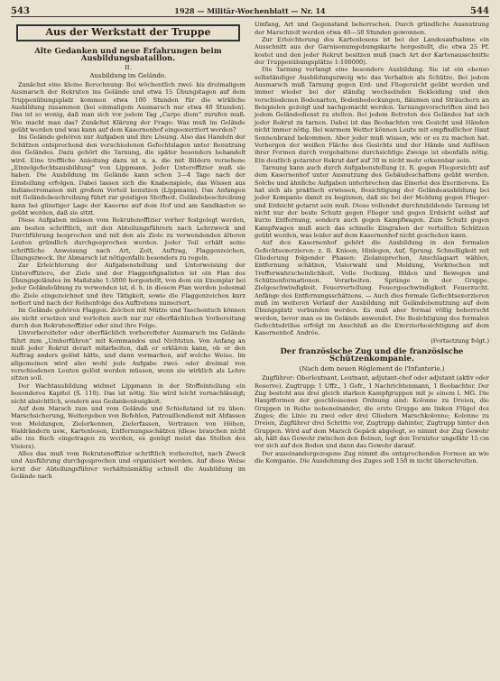543 1928 — Militär-Wochenblatt — Nr. 14 544
Aus der Werkstatt der Truppe
Alte Gedanken und neue Erfahrungen beim Ausbildungsbataillon.
II.
Ausbildung im Gelände.
Zunächst eine kleine Berechnung: Bei wöchentlich zwei- bis dreimaligem Ausmarsch der Rekruten ins Gelände und etwa 15 Übungstagen auf dem Truppenübungsplatz kommen etwa 100 Stunden für die wirkliche Ausbildung zusammen (bei einmaligem Ausmarsch nur etwa 40 Stunden). Das ist so wenig, daß man sich vor jedem Tag „Carpe diem“ zurufen muß. Wie macht man das? Zunächst Klärung der Frage: Was muß im Gelände geübt werden und was kann auf dem Kasernenhof eingeexerziert werden?
Ins Gelände gehören nur Aufgaben und ihre Lösung. Also das Handeln der Schützen entsprechend den verschiedenen Gefechtslagen unter Benutzung des Geländes. Dazu gehört die Tarnung, die später besonders behandelt wird. Eine treffliche Anleitung dazu ist u. a. die mit Bildern versehene „Einzelgefechtsausbildung“ von Lippmann. Jeder Unteroffizier muß sie haben. Die Ausbildung im Gelände kann schon 3—4 Tage nach der Einstellung erfolgen. Dabei lassen sich die Knabenspiele, das Wissen aus Indianerromanen mit großem Vorteil benutzen (Lippmann). Das Anfangen mit Geländebeschreibung führt zur geistigen Steifheit. Geländebeschreibung kann bei günstiger Lage der Kaserne auf dem Hof und am Sandkasten so geübt werden, daß sie sitzt.
Diese Aufgaben müssen vom Rekrutenoffizier vorher festgelegt werden, am besten schriftlich, mit den Abteilungsführern nach Lehrzweck und Durchführung besprochen und mit den als Ziele zu verwendenden älteren Leuten gründlich durchgesprochen werden. Jeder Teil erhält seine schriftliche Anweisung nach Art, Zeit, Auftrag, Flaggenzeichen, Übungszweck. Ihr Abmarsch ist nötigenfalls besonders zu regeln.
Zur Erleichterung der Aufgabenstellung und Unterweisung der Unteroffiziere, der Ziele und der Flaggenfignalisten ist ein Plan des Übungsgeländes im Maßstabe 1:5000 hergestellt, von dem ein Exemplar bei jeder Geländeübung zu verwenden ist, d. h. in diesem Plan werden jedesmal die Ziele eingezeichnet und ihre Tätigkeit, sowie die Flaggenzeichen kurz notiert und nach der Reihenfolge des Auftretens numeriert.
Im Gelände gehören Flaggen. Zeichen mit Mütze und Taschentuch können sie nicht ersetzen und verleiten auch nur zur oberflächlichen Vorbereitung durch den Rekrutenoffizier oder sind ihre Folge.
Unvorbereiteter oder oberflächlich vorbereiteter Ausmarsch ins Gelände führt zum „Umherführen“ mit Kommandos und Nichtstun. Von Anfang an muß jeder Rekrut derart mitarbeiten, daß er erklären kann, ob er den Auftrag anders gelöst hätte, und dann vormachen, auf welche Weise. Im allgemeinen wird also wohl jede Aufgabe zwei- oder dreimal von verschiedenen Leuten gelöst werden müssen, wenn sie wirklich als Lehre sitzen soll.
Der Wachtausbildung widmet Lippmann in der Stoffeinteilung ein besonderes Kapitel (S. 110). Das ist nötig. Sie wird leicht vernachlässigt; nicht absichtlich, sondern aus Gedankenlosigkeit.
Auf dem Marsch zum und vom Gelände und Schießstand ist zu üben: Marschsicherung, Weitergeben von Befehlen, Patrouillendienst mit Abfassen von Meldungen, Zielerkennen, Zielerfassen, Vertrauen von Höhen, Waldrändern usw., Kartenlesen, Entfernungsschätzen (diese brauchen nicht alle ins Buch eingetragen zu werden, es genügt meist das Stellen des Visiers).
Alles das muß vom Rekrutenoffizier schriftlich vorbereitet, nach Zweck und Ausführung durchgesprochen und organisiert werden. Auf diese Weise lernt der Abteilungsführer verhältnismäßig schnell die Ausbildung im Gelände nach
Umfang, Art und Gegenstand beherrschen. Durch gründliche Ausnutzung der Marschzeit werden etwa 40—50 Stunden gewonnen.
Zur Erleichterung des Kartenlesens ist bei der Landesaufnahme ein Ausschnitt aus der Garnisonumgebungskarte hergestellt, die etwa 25 Pf. kostet und den jeder Rekrut besitzen muß (nach Art der Kartenausschnitte der Truppenübungsplätze 1:100000).
Die Tarnung verlangt eine besondere Ausbildung. Sie ist ein ebenso selbständiger Ausbildungszweig wie das Verhalten als Schütze. Bei jedem Ausmarsch muß Tarnung gegen Erd- und Fliegersicht geübt werden und immer wieder bei der ständig wechselnden Bekleidung und den verschiedenen Bodenarten, Bodenbedeckungen, Bäumen und Sträuchern an Beispielen gezeigt und nachgemacht werden. Tarnungsvorschriften sind bei jedem Geländedienst zu stellen. Bei jedem Betreten des Geländes hat sich jeder Rekrut zu tarnen. Dabei ist das Beobachten von Gesicht und Händen nicht immer nötig. Bei warmem Wetter können Leute mit empfindlicher Haut Sonnenbrand bekommen. Aber jeder muß wissen, wie er es zu machen hat. Verbergen der weißen Fläche des Gesichts und der Hände und Auflösen ihrer Formen durch vorgehaltene durchsichtige Zweige ist ebenfalls nötig. Ein deutlich getarnter Rekrut darf auf 30 m nicht mehr erkennbar sein.
Tarnung kann auch durch Aufgabenstellung (z. B. gegen Fliegersicht) auf dem Kasernenhof unter Ausnutzung des Gebäudeschattens geübt werden. Solche und ähnliche Aufgaben unterbrechen das Einerlei des Exerzierens. Es hat sich als praktisch erwiesen, Besichtigung der Geländeausbildung bei jeder Kompanie damit zu beginnen, daß sie bei der Meldung gegen Flieger- und Erdsicht getarnt sein muß. Diese vollendet durchzubildende Tarnung ist nicht nur der beste Schutz gegen Flieger und gegen Erdsicht selbst auf kurze Entfernung, sondern auch gegen Kampfwagen. Zum Schutz gegen Kampfwagen muß auch das schnelle Eingraben der verteilten Schützen geübt werden, was leider auf dem Kasernenhof nicht geschehen kann.
Auf den Kasernenhof gehört die Ausbildung in den formalen Gefechtsexerzieren: z. B. Knieen, Hinlegen, Auf, Sprung. Schnelligkeit mit Gliederung folgender Phasen: Zielansprechen, Anschlagsart wählen, Entfernung schätzen, Visierwahl und Meldung, Vorkriechen mit Trefferwahrscheinlichkeit. Volle Deckung. Bilden und Bewegen und Schützenformationen. Vorarbeiten. Sprünge in der Gruppe. Zielgeschwindigkeit. Feuerverteilung. Feuergeschwindigkeit. Feuerzucht. Anfänge des Entfernungsschätzens. — Auch dies formale Gefechtsexerzieren muß im weiteren Verlauf der Ausbildung mit Geländebenutzung auf dem Übungsplatz verbunden werden. Es muß aber formal völlig beherrscht werden, bevor man es im Gelände anwendet. Die Besichtigung des formalen Gefechtsdrilles erfolgt im Anschluß an die Exerzierbesichtigung auf dem Kasernenhof. Andrée.
(Fortsetzung folgt.)
Der französische Zug und die französische Schützenkompanie.
(Nach dem neuen Règlement de l'Infanterie.)
Zugführer: Oberleutnant, Leutnant, adjutant-chef oder adjutant (aktiv oder Reserve). Zugtrupp: 1 Uffz., 1 Gefr., 1 Nachrichtenmann, 1 Beobachter. Der Zug besteht aus drei gleich starken Kampfgruppen mit je einem l. MG. Die Hauptformen der geschlossenen Ordnung sind: Kolonne zu Dreien, die Gruppen in Reihe nebeneinander, die erste Gruppe am linken Flügel des Zuges; die Linie zu zwei oder drei Gliedern Marschkolonne; Kolonne zu Dreien, Zugführer drei Schritte vor, Zugtrupp dahinter, Zugtrupp hinter den Gruppen. Wird auf dem Marsch Gepäck abgelegt, so nimmt der Zug Gewehr ab, hält das Gewehr zwischen den Beinen, legt den Tornister ungefähr 15 cm vor sich auf den Boden und dann das Gewehr darauf.
Der auseinandergezogene Zug nimmt die entsprechenden Formen an wie die Kompanie. Die Ausdehnung des Zuges soll 150 m nicht überschreiten.